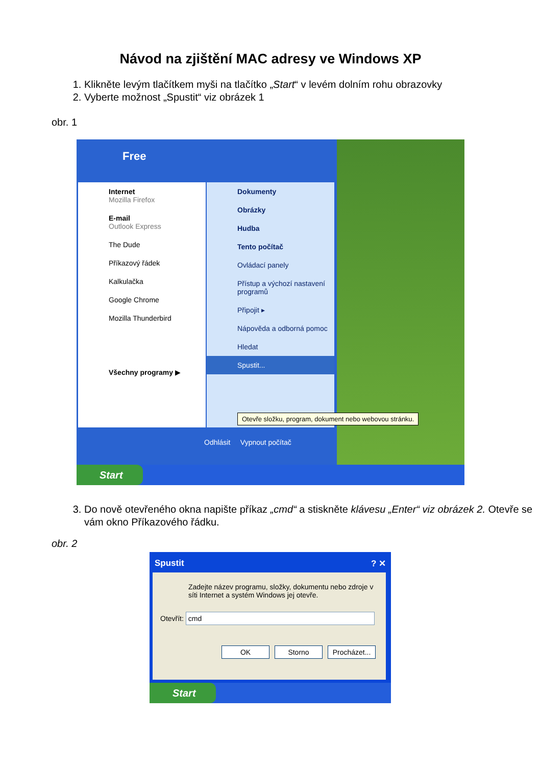Návod na zjištění MAC adresy ve Windows XP
1. Klikněte levým tlačítkem myši na tlačítko „Start“ v levém dolním rohu obrazovky
2. Vyberte možnost „Spustit“ viz obrázek 1
obr. 1
Free
Internet
Mozilla Firefox
E-mail
Outlook Express
The Dude
Příkazový řádek
Kalkulačka
Google Chrome
Mozilla Thunderbird
Všechny programy ▶
Dokumenty
Obrázky
Hudba
Tento počítač
Ovládací panely
Přístup a výchozí nastavení programů
Připojit ▸
Nápověda a odborná pomoc
Hledat
Spustit...
Odhlásit Vypnout počítač
Otevře složku, program, dokument nebo webovou stránku.
Start
3. Do nově otevřeného okna napište příkaz „cmd“ a stiskněte klávesu „Enter“ viz obrázek 2. Otevře se vám okno Příkazového řádku.
obr. 2
Spustit ? ✕
Zadejte název programu, složky, dokumentu nebo zdroje v síti Internet a systém Windows jej otevře.
Otevřít: cmd
OK Storno Procházet...
Start